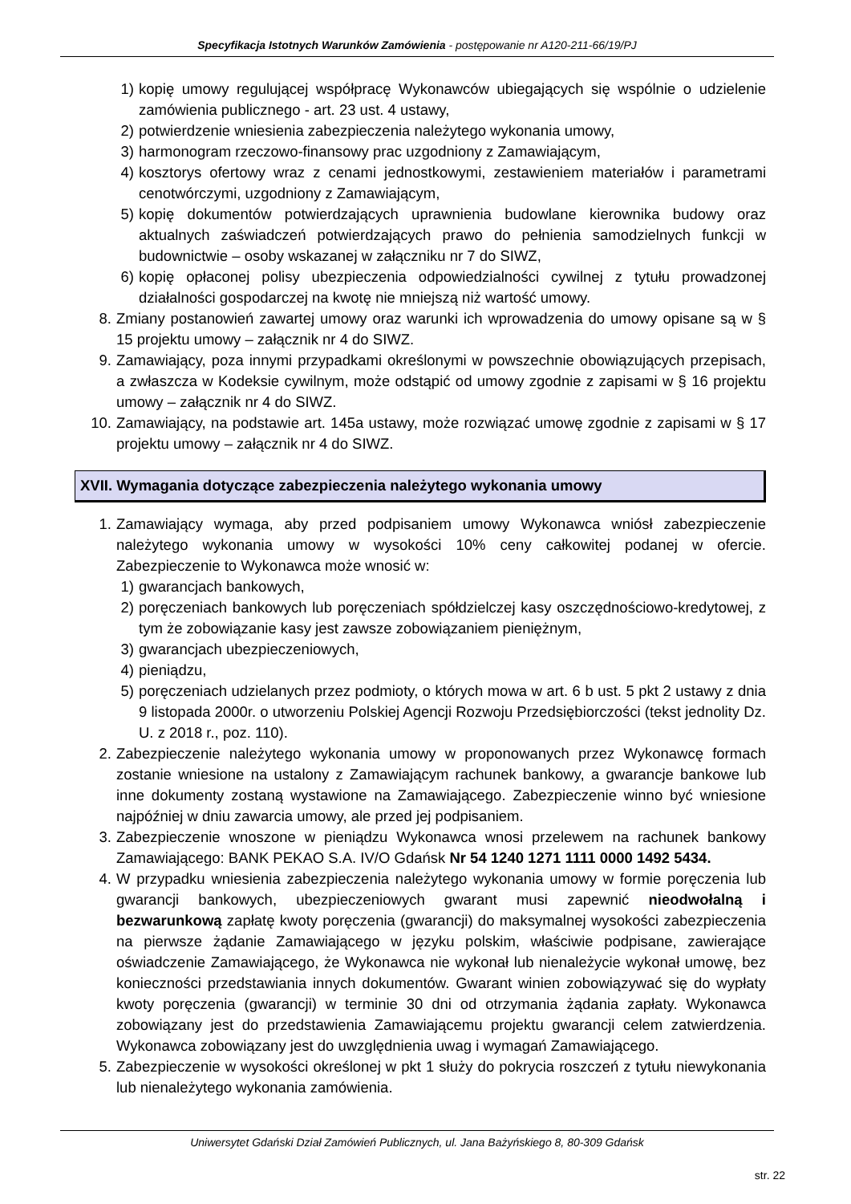Specyfikacja Istotnych Warunków Zamówienia - postępowanie nr A120-211-66/19/PJ
1) kopię umowy regulującej współpracę Wykonawców ubiegających się wspólnie o udzielenie zamówienia publicznego - art. 23 ust. 4 ustawy,
2) potwierdzenie wniesienia zabezpieczenia należytego wykonania umowy,
3) harmonogram rzeczowo-finansowy prac uzgodniony z Zamawiającym,
4) kosztorys ofertowy wraz z cenami jednostkowymi, zestawieniem materiałów i parametrami cenotwórczymi, uzgodniony z Zamawiającym,
5) kopię dokumentów potwierdzających uprawnienia budowlane kierownika budowy oraz aktualnych zaświadczeń potwierdzających prawo do pełnienia samodzielnych funkcji w budownictwie – osoby wskazanej w załączniku nr 7 do SIWZ,
6) kopię opłaconej polisy ubezpieczenia odpowiedzialności cywilnej z tytułu prowadzonej działalności gospodarczej na kwotę nie mniejszą niż wartość umowy.
8. Zmiany postanowień zawartej umowy oraz warunki ich wprowadzenia do umowy opisane są w § 15 projektu umowy – załącznik nr 4 do SIWZ.
9. Zamawiający, poza innymi przypadkami określonymi w powszechnie obowiązujących przepisach, a zwłaszcza w Kodeksie cywilnym, może odstąpić od umowy zgodnie z zapisami w § 16 projektu umowy – załącznik nr 4 do SIWZ.
10. Zamawiający, na podstawie art. 145a ustawy, może rozwiązać umowę zgodnie z zapisami w § 17 projektu umowy – załącznik nr 4 do SIWZ.
XVII. Wymagania dotyczące zabezpieczenia należytego wykonania umowy
1. Zamawiający wymaga, aby przed podpisaniem umowy Wykonawca wniósł zabezpieczenie należytego wykonania umowy w wysokości 10% ceny całkowitej podanej w ofercie. Zabezpieczenie to Wykonawca może wnosić w:
1) gwarancjach bankowych,
2) poręczeniach bankowych lub poręczeniach spółdzielczej kasy oszczędnościowo-kredytowej, z tym że zobowiązanie kasy jest zawsze zobowiązaniem pieniężnym,
3) gwarancjach ubezpieczeniowych,
4) pieniądzu,
5) poręczeniach udzielanych przez podmioty, o których mowa w art. 6 b ust. 5 pkt 2 ustawy z dnia 9 listopada 2000r. o utworzeniu Polskiej Agencji Rozwoju Przedsiębiorczości (tekst jednolity Dz. U. z 2018 r., poz. 110).
2. Zabezpieczenie należytego wykonania umowy w proponowanych przez Wykonawcę formach zostanie wniesione na ustalony z Zamawiającym rachunek bankowy, a gwarancje bankowe lub inne dokumenty zostaną wystawione na Zamawiającego. Zabezpieczenie winno być wniesione najpóźniej w dniu zawarcia umowy, ale przed jej podpisaniem.
3. Zabezpieczenie wnoszone w pieniądzu Wykonawca wnosi przelewem na rachunek bankowy Zamawiającego: BANK PEKAO S.A. IV/O Gdańsk Nr 54 1240 1271 1111 0000 1492 5434.
4. W przypadku wniesienia zabezpieczenia należytego wykonania umowy w formie poręczenia lub gwarancji bankowych, ubezpieczeniowych gwarant musi zapewnić nieodwołalną i bezwarunkową zapłatę kwoty poręczenia (gwarancji) do maksymalnej wysokości zabezpieczenia na pierwsze żądanie Zamawiającego w języku polskim, właściwie podpisane, zawierające oświadczenie Zamawiającego, że Wykonawca nie wykonał lub nienależycie wykonał umowę, bez konieczności przedstawiania innych dokumentów. Gwarant winien zobowiązywać się do wypłaty kwoty poręczenia (gwarancji) w terminie 30 dni od otrzymania żądania zapłaty. Wykonawca zobowiązany jest do przedstawienia Zamawiającemu projektu gwarancji celem zatwierdzenia. Wykonawca zobowiązany jest do uwzględnienia uwag i wymagań Zamawiającego.
5. Zabezpieczenie w wysokości określonej w pkt 1 służy do pokrycia roszczeń z tytułu niewykonania lub nienależytego wykonania zamówienia.
Uniwersytet Gdański Dział Zamówień Publicznych, ul. Jana Bażyńskiego 8, 80-309 Gdańsk
str. 22